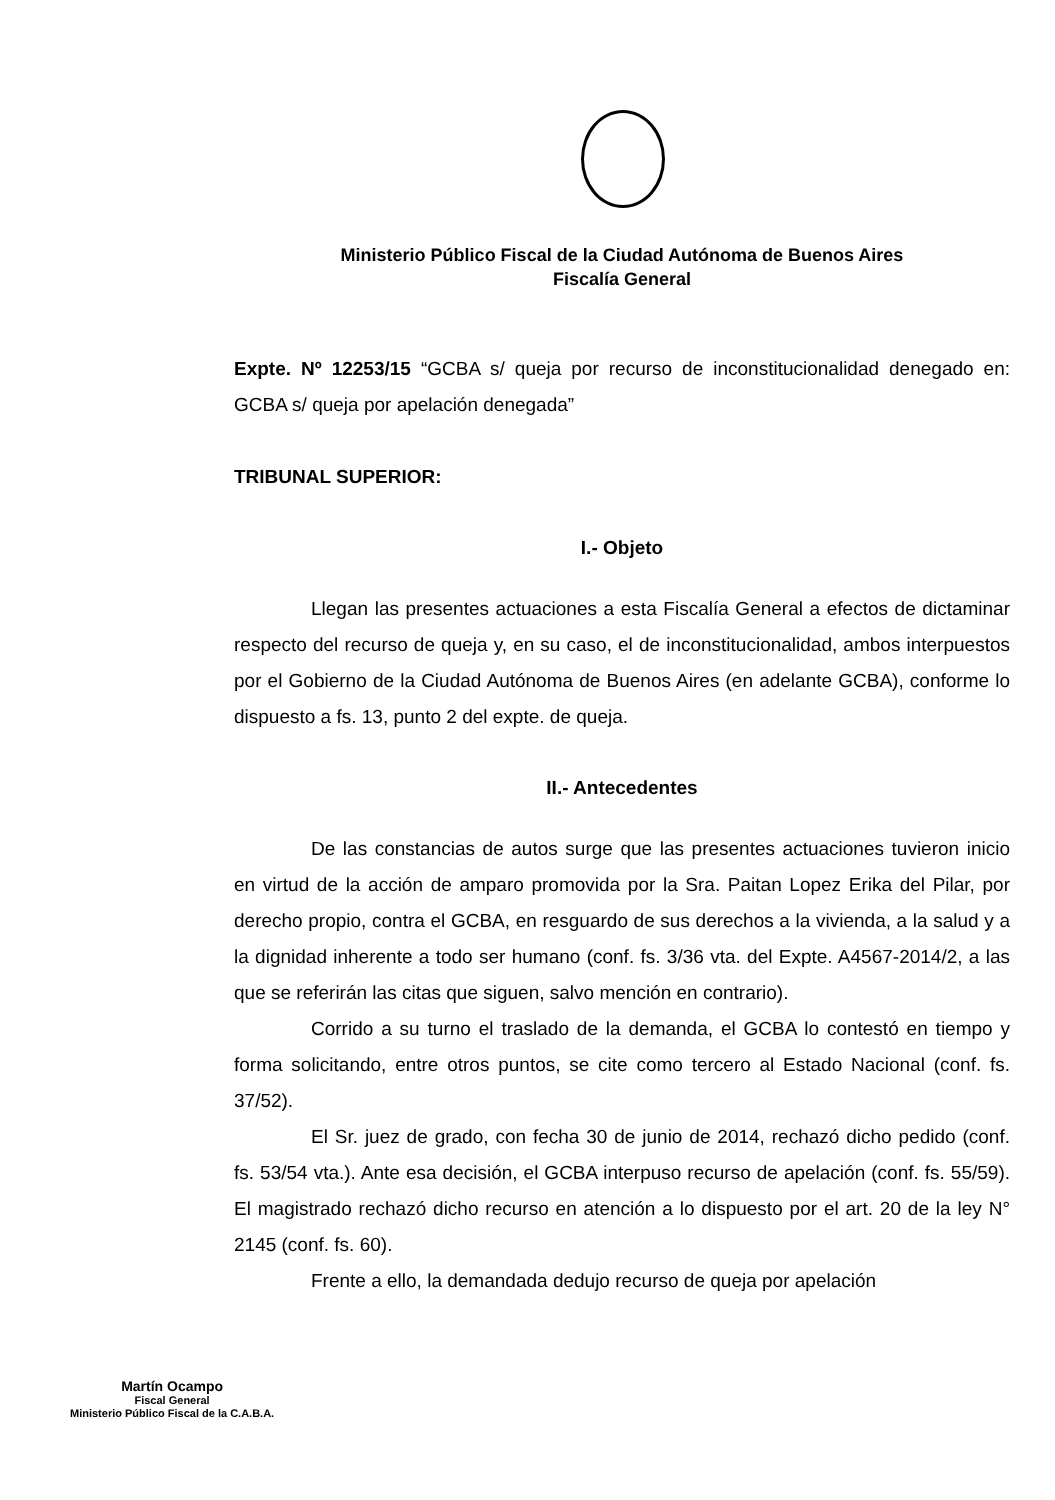Ministerio Público Fiscal de la Ciudad Autónoma de Buenos Aires
Fiscalía General
Expte. Nº 12253/15 “GCBA s/ queja por recurso de inconstitucionalidad denegado en: GCBA s/ queja por apelación denegada”
TRIBUNAL SUPERIOR:
I.- Objeto
Llegan las presentes actuaciones a esta Fiscalía General a efectos de dictaminar respecto del recurso de queja y, en su caso, el de inconstitucionalidad, ambos interpuestos por el Gobierno de la Ciudad Autónoma de Buenos Aires (en adelante GCBA), conforme lo dispuesto a fs. 13, punto 2 del expte. de queja.
II.- Antecedentes
De las constancias de autos surge que las presentes actuaciones tuvieron inicio en virtud de la acción de amparo promovida por la Sra. Paitan Lopez Erika del Pilar, por derecho propio, contra el GCBA, en resguardo de sus derechos a la vivienda, a la salud y a la dignidad inherente a todo ser humano (conf. fs. 3/36 vta. del Expte. A4567-2014/2, a las que se referirán las citas que siguen, salvo mención en contrario).
Corrido a su turno el traslado de la demanda, el GCBA lo contestó en tiempo y forma solicitando, entre otros puntos, se cite como tercero al Estado Nacional (conf. fs. 37/52).
El Sr. juez de grado, con fecha 30 de junio de 2014, rechazó dicho pedido (conf. fs. 53/54 vta.). Ante esa decisión, el GCBA interpuso recurso de apelación (conf. fs. 55/59). El magistrado rechazó dicho recurso en atención a lo dispuesto por el art. 20 de la ley N° 2145 (conf. fs. 60).
Frente a ello, la demandada dedujo recurso de queja por apelación
Martín Ocampo
Fiscal General
Ministerio Público Fiscal de la C.A.B.A.